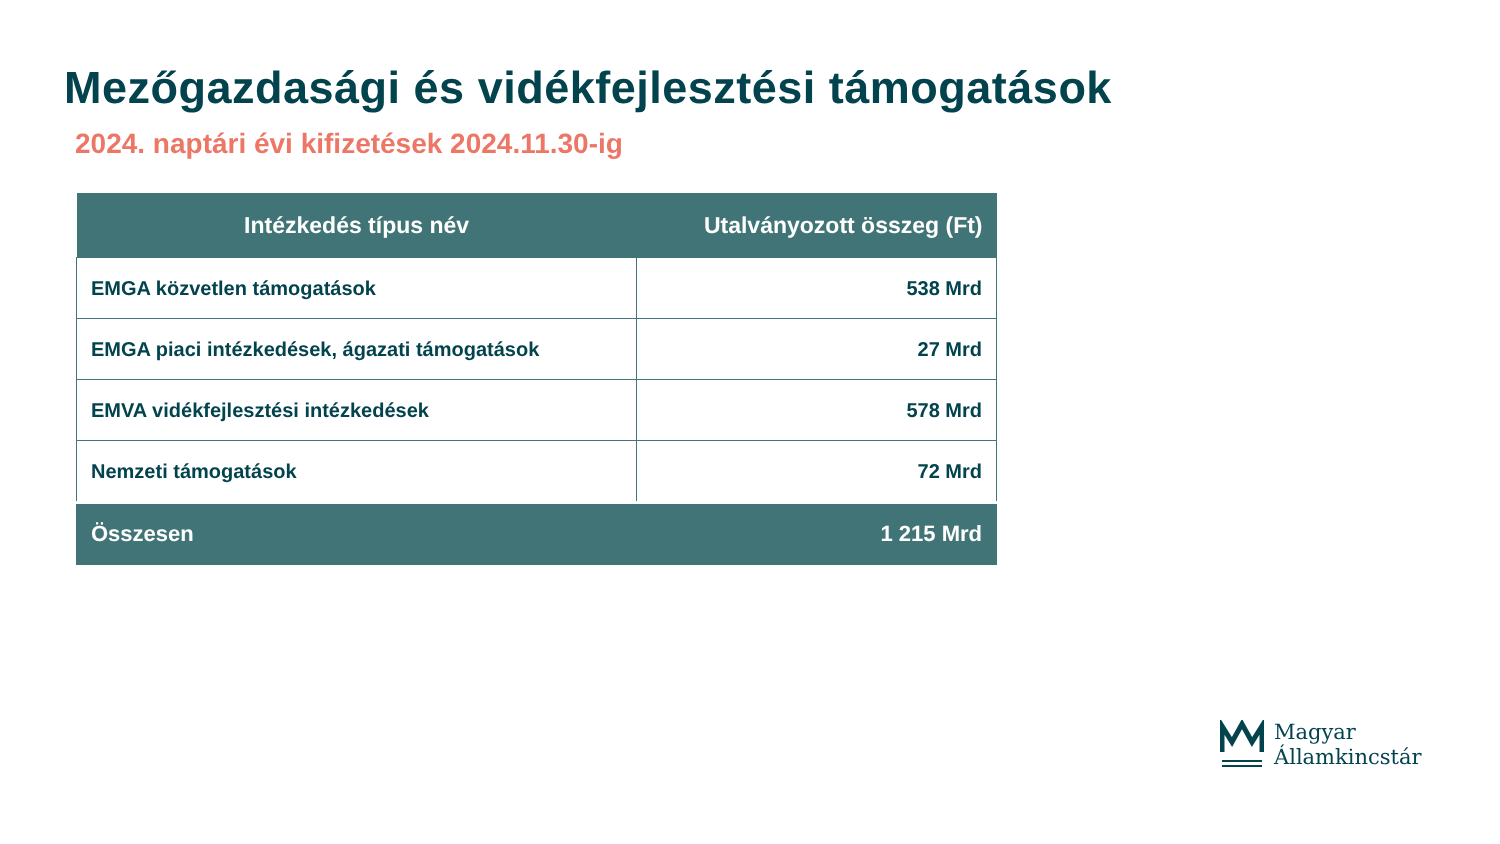Mezőgazdasági és vidékfejlesztési támogatások
2024. naptári évi kifizetések 2024.11.30-ig
| Intézkedés típus név | Utalványozott összeg (Ft) |
| --- | --- |
| EMGA közvetlen támogatások | 538 Mrd |
| EMGA piaci intézkedések, ágazati támogatások | 27 Mrd |
| EMVA vidékfejlesztési intézkedések | 578 Mrd |
| Nemzeti támogatások | 72 Mrd |
| Összesen | 1 215 Mrd |
Magyar
Államkincstár